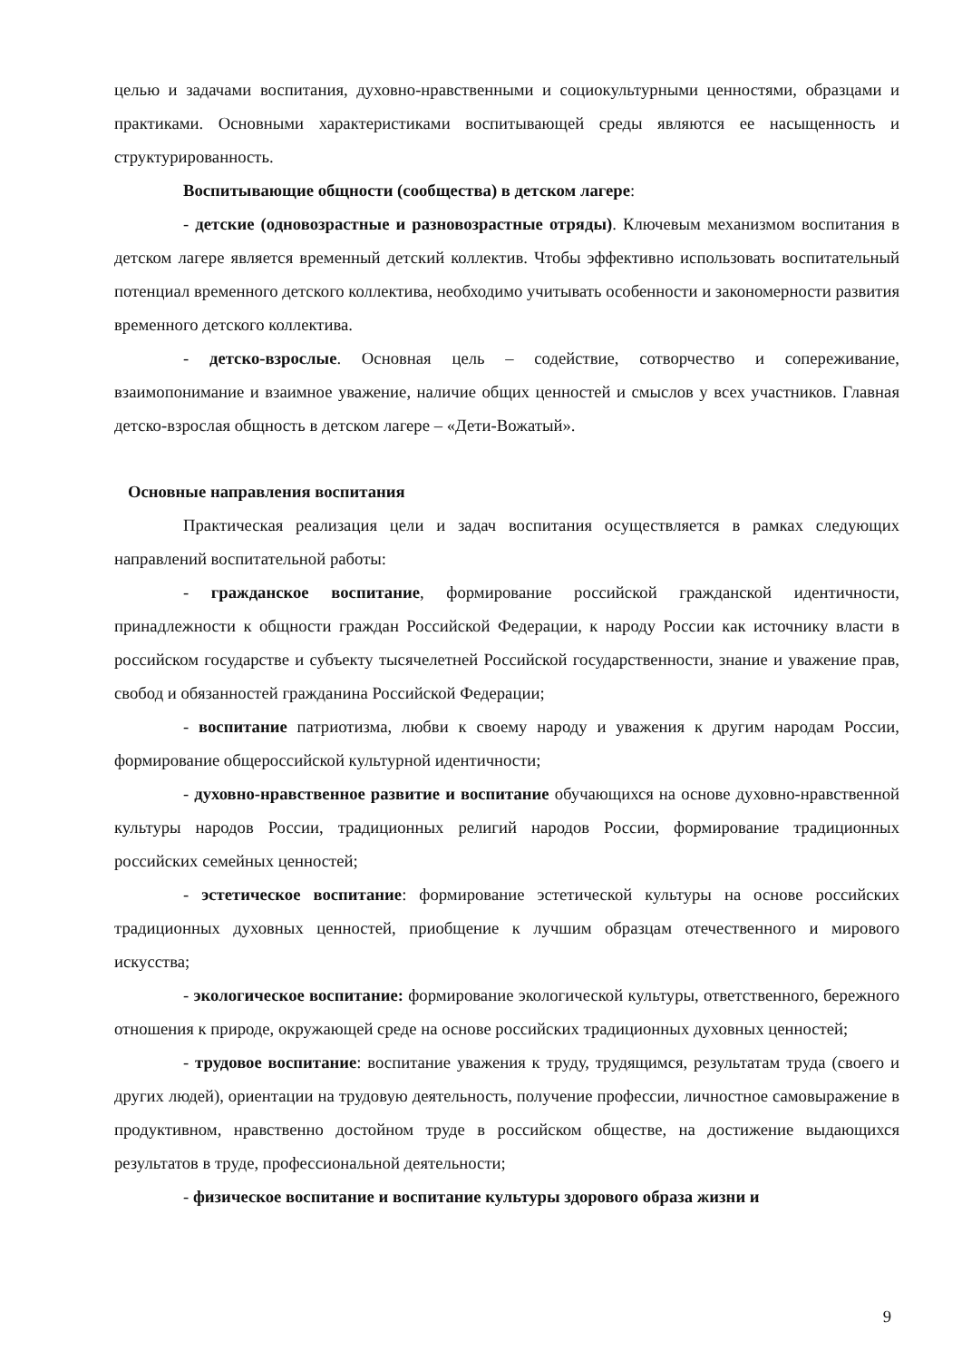целью и задачами воспитания, духовно-нравственными и социокультурными ценностями, образцами и практиками. Основными характеристиками воспитывающей среды являются ее насыщенность и структурированность.
Воспитывающие общности (сообщества) в детском лагере:
- детские (одновозрастные и разновозрастные отряды). Ключевым механизмом воспитания в детском лагере является временный детский коллектив. Чтобы эффективно использовать воспитательный потенциал временного детского коллектива, необходимо учитывать особенности и закономерности развития временного детского коллектива.
- детско-взрослые. Основная цель – содействие, сотворчество и сопереживание, взаимопонимание и взаимное уважение, наличие общих ценностей и смыслов у всех участников. Главная детско-взрослая общность в детском лагере – «Дети-Вожатый».
Основные направления воспитания
Практическая реализация цели и задач воспитания осуществляется в рамках следующих направлений воспитательной работы:
- гражданское воспитание, формирование российской гражданской идентичности, принадлежности к общности граждан Российской Федерации, к народу России как источнику власти в российском государстве и субъекту тысячелетней Российской государственности, знание и уважение прав, свобод и обязанностей гражданина Российской Федерации;
- воспитание патриотизма, любви к своему народу и уважения к другим народам России, формирование общероссийской культурной идентичности;
- духовно-нравственное развитие и воспитание обучающихся на основе духовно-нравственной культуры народов России, традиционных религий народов России, формирование традиционных российских семейных ценностей;
- эстетическое воспитание: формирование эстетической культуры на основе российских традиционных духовных ценностей, приобщение к лучшим образцам отечественного и мирового искусства;
- экологическое воспитание: формирование экологической культуры, ответственного, бережного отношения к природе, окружающей среде на основе российских традиционных духовных ценностей;
- трудовое воспитание: воспитание уважения к труду, трудящимся, результатам труда (своего и других людей), ориентации на трудовую деятельность, получение профессии, личностное самовыражение в продуктивном, нравственно достойном труде в российском обществе, на достижение выдающихся результатов в труде, профессиональной деятельности;
- физическое воспитание и воспитание культуры здорового образа жизни и
9